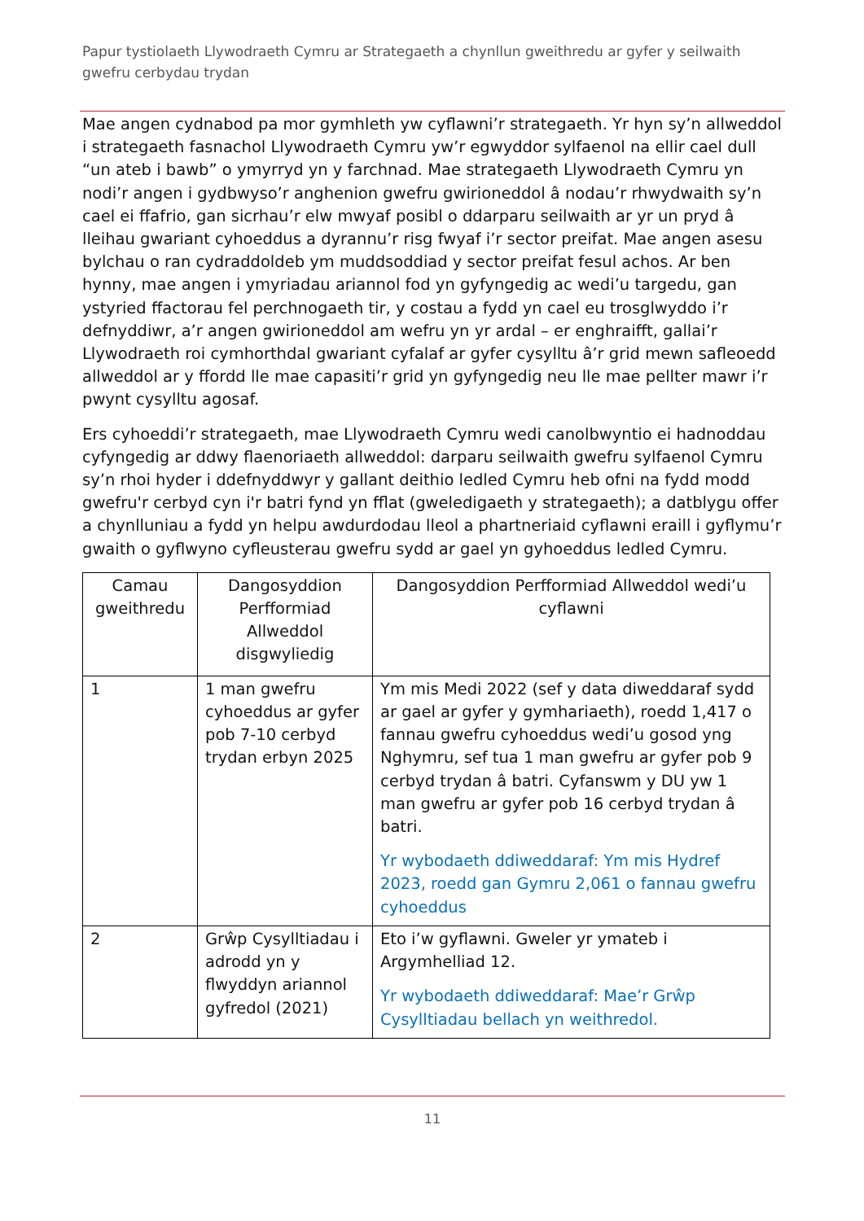Papur tystiolaeth Llywodraeth Cymru ar Strategaeth a chynllun gweithredu ar gyfer y seilwaith gwefru cerbydau trydan
Mae angen cydnabod pa mor gymhleth yw cyflawni’r strategaeth. Yr hyn sy’n allweddol i strategaeth fasnachol Llywodraeth Cymru yw’r egwyddor sylfaenol na ellir cael dull “un ateb i bawb” o ymyrryd yn y farchnad. Mae strategaeth Llywodraeth Cymru yn nodi’r angen i gydbwyso’r anghenion gwefru gwirioneddol â nodau’r rhwydwaith sy’n cael ei ffafrio, gan sicrhau’r elw mwyaf posibl o ddarparu seilwaith ar yr un pryd â lleihau gwariant cyhoeddus a dyrannu’r risg fwyaf i’r sector preifat. Mae angen asesu bylchau o ran cydraddoldeb ym muddsoddiad y sector preifat fesul achos. Ar ben hynny, mae angen i ymyriadau ariannol fod yn gyfyngedig ac wedi’u targedu, gan ystyried ffactorau fel perchnogaeth tir, y costau a fydd yn cael eu trosglwyddo i’r defnyddiwr, a’r angen gwirioneddol am wefru yn yr ardal – er enghraifft, gallai’r Llywodraeth roi cymhorthdal gwariant cyfalaf ar gyfer cysylltu â’r grid mewn safleoedd allweddol ar y ffordd lle mae capasiti’r grid yn gyfyngedig neu lle mae pellter mawr i’r pwynt cysylltu agosaf.
Ers cyhoeddi’r strategaeth, mae Llywodraeth Cymru wedi canolbwyntio ei hadnoddau cyfyngedig ar ddwy flaenoriaeth allweddol: darparu seilwaith gwefru sylfaenol Cymru sy’n rhoi hyder i ddefnyddwyr y gallant deithio ledled Cymru heb ofni na fydd modd gwefru'r cerbyd cyn i'r batri fynd yn fflat (gweledigaeth y strategaeth); a datblygu offer a chynlluniau a fydd yn helpu awdurdodau lleol a phartneriaid cyflawni eraill i gyflymu’r gwaith o gyflwyno cyfleusterau gwefru sydd ar gael yn gyhoeddus ledled Cymru.
| Camau gweithredu | Dangosyddion Perfformiad Allweddol disgwyliedig | Dangosyddion Perfformiad Allweddol wedi’u cyflawni |
| --- | --- | --- |
| 1 | 1 man gwefru cyhoeddus ar gyfer pob 7-10 cerbyd trydan erbyn 2025 | Ym mis Medi 2022 (sef y data diweddaraf sydd ar gael ar gyfer y gymhariaeth), roedd 1,417 o fannau gwefru cyhoeddus wedi’u gosod yng Nghymru, sef tua 1 man gwefru ar gyfer pob 9 cerbyd trydan â batri. Cyfanswm y DU yw 1 man gwefru ar gyfer pob 16 cerbyd trydan â batri. Yr wybodaeth ddiweddaraf: Ym mis Hydref 2023, roedd gan Gymru 2,061 o fannau gwefru cyhoeddus |
| 2 | Grŵp Cysylltiadau i adrodd yn y flwyddyn ariannol gyfredol (2021) | Eto i’w gyflawni. Gweler yr ymateb i Argymhelliad 12. Yr wybodaeth ddiweddaraf: Mae’r Grŵp Cysylltiadau bellach yn weithredol. |
11